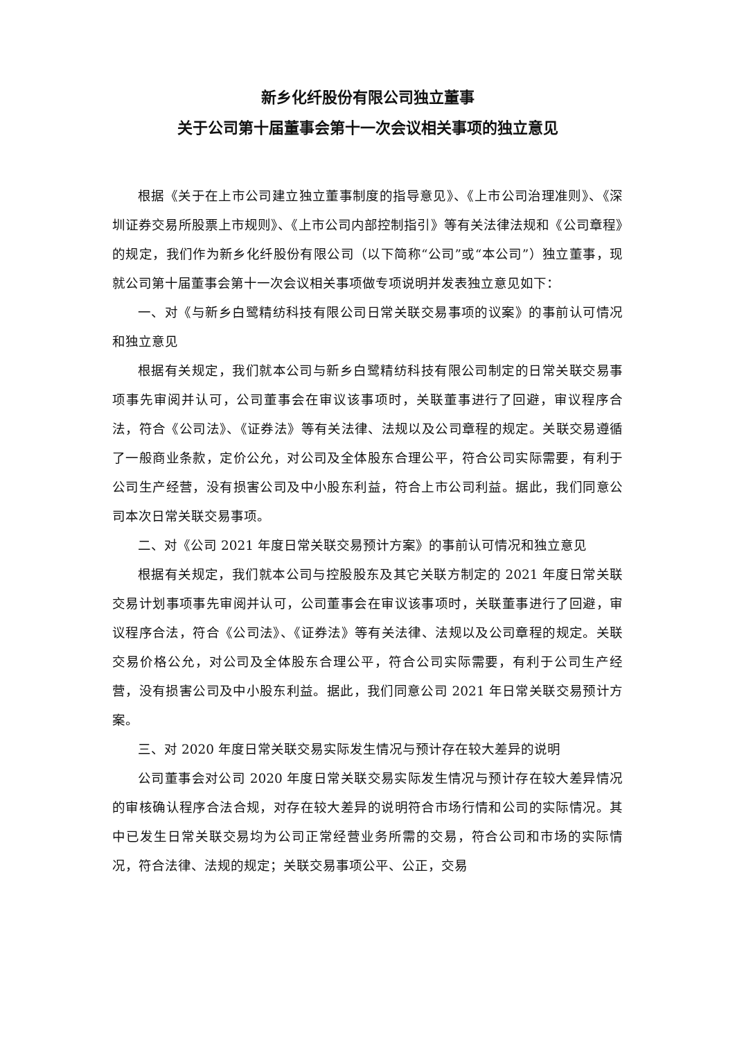新乡化纤股份有限公司独立董事
关于公司第十届董事会第十一次会议相关事项的独立意见
根据《关于在上市公司建立独立董事制度的指导意见》、《上市公司治理准则》、《深圳证券交易所股票上市规则》、《上市公司内部控制指引》等有关法律法规和《公司章程》的规定，我们作为新乡化纤股份有限公司（以下简称“公司”或“本公司”）独立董事，现就公司第十届董事会第十一次会议相关事项做专项说明并发表独立意见如下：
一、对《与新乡白鹭精纺科技有限公司日常关联交易事项的议案》的事前认可情况和独立意见
根据有关规定，我们就本公司与新乡白鹭精纺科技有限公司制定的日常关联交易事项事先审阅并认可，公司董事会在审议该事项时，关联董事进行了回避，审议程序合法，符合《公司法》、《证券法》等有关法律、法规以及公司章程的规定。关联交易遵循了一般商业条款，定价公允，对公司及全体股东合理公平，符合公司实际需要，有利于公司生产经营，没有损害公司及中小股东利益，符合上市公司利益。据此，我们同意公司本次日常关联交易事项。
二、对《公司 2021 年度日常关联交易预计方案》的事前认可情况和独立意见
根据有关规定，我们就本公司与控股股东及其它关联方制定的 2021 年度日常关联交易计划事项事先审阅并认可，公司董事会在审议该事项时，关联董事进行了回避，审议程序合法，符合《公司法》、《证券法》等有关法律、法规以及公司章程的规定。关联交易价格公允，对公司及全体股东合理公平，符合公司实际需要，有利于公司生产经营，没有损害公司及中小股东利益。据此，我们同意公司 2021 年日常关联交易预计方案。
三、对 2020 年度日常关联交易实际发生情况与预计存在较大差异的说明
公司董事会对公司 2020 年度日常关联交易实际发生情况与预计存在较大差异情况的审核确认程序合法合规，对存在较大差异的说明符合市场行情和公司的实际情况。其中已发生日常关联交易均为公司正常经营业务所需的交易，符合公司和市场的实际情况，符合法律、法规的规定；关联交易事项公平、公正，交易